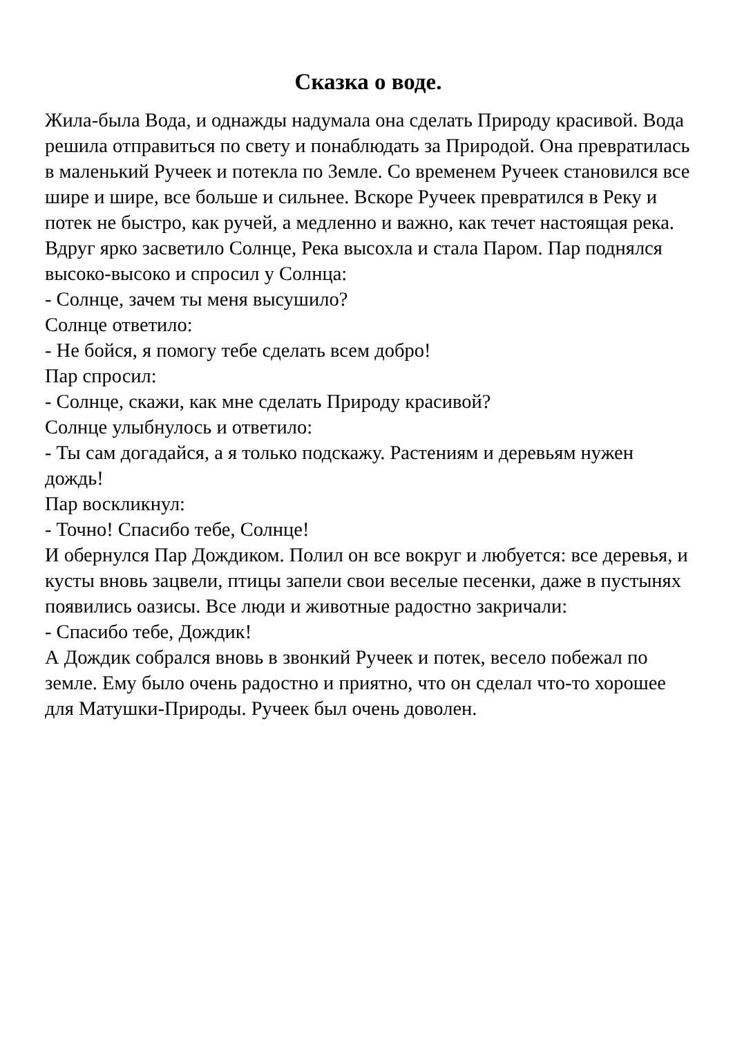Сказка о воде.
Жила-была Вода, и однажды надумала она сделать Природу красивой. Вода решила отправиться по свету и понаблюдать за Природой. Она превратилась в маленький Ручеек и потекла по Земле. Со временем Ручеек становился все шире и шире, все больше и сильнее. Вскоре Ручеек превратился в Реку и потек не быстро, как ручей, а медленно и важно, как течет настоящая река. Вдруг ярко засветило Солнце, Река высохла и стала Паром. Пар поднялся высоко-высоко и спросил у Солнца:
- Солнце, зачем ты меня высушило?
Солнце ответило:
- Не бойся, я помогу тебе сделать всем добро!
Пар спросил:
- Солнце, скажи, как мне сделать Природу красивой?
Солнце улыбнулось и ответило:
- Ты сам догадайся, а я только подскажу. Растениям и деревьям нужен дождь!
Пар воскликнул:
- Точно! Спасибо тебе, Солнце!
И обернулся Пар Дождиком. Полил он все вокруг и любуется: все деревья, и кусты вновь зацвели, птицы запели свои веселые песенки, даже в пустынях появились оазисы. Все люди и животные радостно закричали:
- Спасибо тебе, Дождик!
А Дождик собрался вновь в звонкий Ручеек и потек, весело побежал по земле. Ему было очень радостно и приятно, что он сделал что-то хорошее для Матушки-Природы. Ручеек был очень доволен.